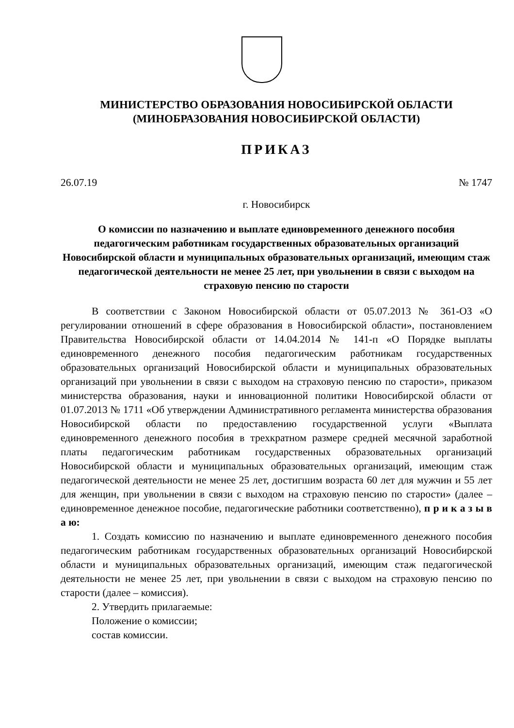МИНИСТЕРСТВО ОБРАЗОВАНИЯ НОВОСИБИРСКОЙ ОБЛАСТИ
(МИНОБРАЗОВАНИЯ НОВОСИБИРСКОЙ ОБЛАСТИ)
ПРИКАЗ
26.07.19 № 1747
г. Новосибирск
О комиссии по назначению и выплате единовременного денежного пособия педагогическим работникам государственных образовательных организаций Новосибирской области и муниципальных образовательных организаций, имеющим стаж педагогической деятельности не менее 25 лет, при увольнении в связи с выходом на страховую пенсию по старости
В соответствии с Законом Новосибирской области от 05.07.2013 № 361-ОЗ «О регулировании отношений в сфере образования в Новосибирской области», постановлением Правительства Новосибирской области от 14.04.2014 № 141-п «О Порядке выплаты единовременного денежного пособия педагогическим работникам государственных образовательных организаций Новосибирской области и муниципальных образовательных организаций при увольнении в связи с выходом на страховую пенсию по старости», приказом министерства образования, науки и инновационной политики Новосибирской области от 01.07.2013 № 1711 «Об утверждении Административного регламента министерства образования Новосибирской области по предоставлению государственной услуги «Выплата единовременного денежного пособия в трехкратном размере средней месячной заработной платы педагогическим работникам государственных образовательных организаций Новосибирской области и муниципальных образовательных организаций, имеющим стаж педагогической деятельности не менее 25 лет, достигшим возраста 60 лет для мужчин и 55 лет для женщин, при увольнении в связи с выходом на страховую пенсию по старости» (далее – единовременное денежное пособие, педагогические работники соответственно), п р и к а з ы в а ю:
1. Создать комиссию по назначению и выплате единовременного денежного пособия педагогическим работникам государственных образовательных организаций Новосибирской области и муниципальных образовательных организаций, имеющим стаж педагогической деятельности не менее 25 лет, при увольнении в связи с выходом на страховую пенсию по старости (далее – комиссия).
2. Утвердить прилагаемые:
Положение о комиссии;
состав комиссии.